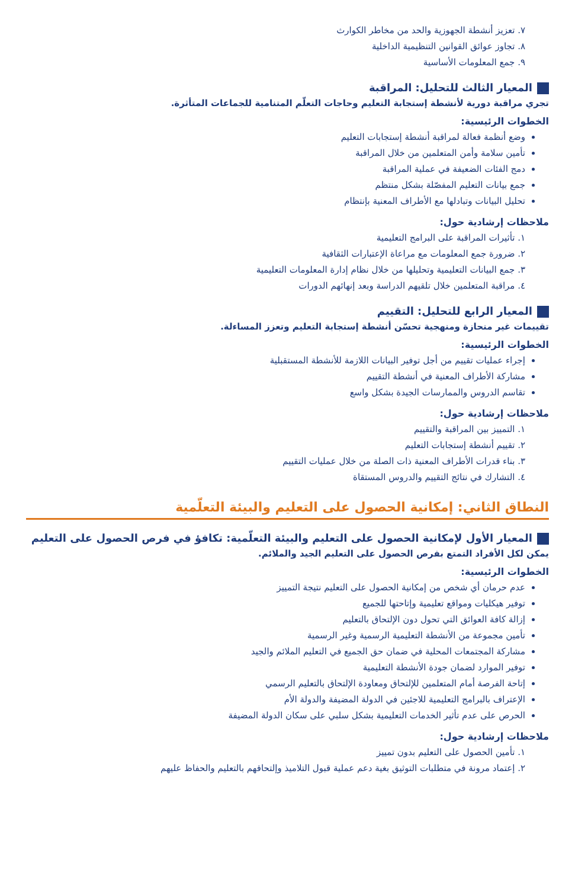٧. تعزيز أنشطة الجهوزية والحد من مخاطر الكوارث
٨. تجاوز عوائق القوانين التنظيمية الداخلية
٩. جمع المعلومات الأساسية
المعيار الثالث للتحليل: المراقبة
تجري مراقبة دورية لأنشطة إستجابة التعليم وحاجات التعلّم المتنامية للجماعات المتأثرة.
الخطوات الرئيسية:
وضع أنظمة فعالة لمراقبة أنشطة إستجابات التعليم
تأمين سلامة وأمن المتعلمين من خلال المراقبة
دمج الفئات الضعيفة في عملية المراقبة
جمع بيانات التعليم المفصّلة بشكل منتظم
تحليل البيانات وتبادلها مع الأطراف المعنية بإنتظام
ملاحظات إرشادية حول:
١. تأثيرات المراقبة على البرامج التعليمية
٢. ضرورة جمع المعلومات مع مراعاة الإعتبارات الثقافية
٣. جمع البيانات التعليمية وتحليلها من خلال نظام إدارة المعلومات التعليمية
٤. مراقبة المتعلمين خلال تلقيهم الدراسة وبعد إنهائهم الدورات
المعيار الرابع للتحليل: التقييم
تقييمات غير منحازة ومنهجية تحسّن أنشطة إستجابة التعليم وتعزز المساءلة.
الخطوات الرئيسية:
إجراء عمليات تقييم من أجل توفير البيانات اللازمة للأنشطة المستقبلية
مشاركة الأطراف المعنية في أنشطة التقييم
تقاسم الدروس والممارسات الجيدة بشكل واسع
ملاحظات إرشادية حول:
١. التمييز بين المراقبة والتقييم
٢. تقييم أنشطة إستجابات التعليم
٣. بناء قدرات الأطراف المعنية ذات الصلة من خلال عمليات التقييم
٤. التشارك في نتائج التقييم والدروس المستقاة
النطاق الثاني: إمكانية الحصول على التعليم والبيئة التعلّمية
المعيار الأول لإمكانية الحصول على التعليم والبيئة التعلّمية: تكافؤ في فرص الحصول على التعليم
يمكن لكل الأفراد التمتع بفرص الحصول على التعليم الجيد والملائم.
الخطوات الرئيسية:
عدم حرمان أي شخص من إمكانية الحصول على التعليم نتيجة التمييز
توفير هيكليات ومواقع تعليمية وإتاحتها للجميع
إزالة كافة العوائق التي تحول دون الإلتحاق بالتعليم
تأمين مجموعة من الأنشطة التعليمية الرسمية وغير الرسمية
مشاركة المجتمعات المحلية في ضمان حق الجميع في التعليم الملائم والجيد
توفير الموارد لضمان جودة الأنشطة التعليمية
إتاحة الفرصة أمام المتعلمين للإلتحاق ومعاودة الإلتحاق بالتعليم الرسمي
الإعتراف بالبرامج التعليمية للاجئين في الدولة المضيفة والدولة الأم
الحرص على عدم تأثير الخدمات التعليمية بشكل سلبي على سكان الدولة المضيفة
ملاحظات إرشادية حول:
١. تأمين الحصول على التعليم بدون تمييز
٢. إعتماد مرونة في متطلبات التوثيق بغية دعم عملية قبول التلاميذ وإلتحاقهم بالتعليم والحفاظ عليهم